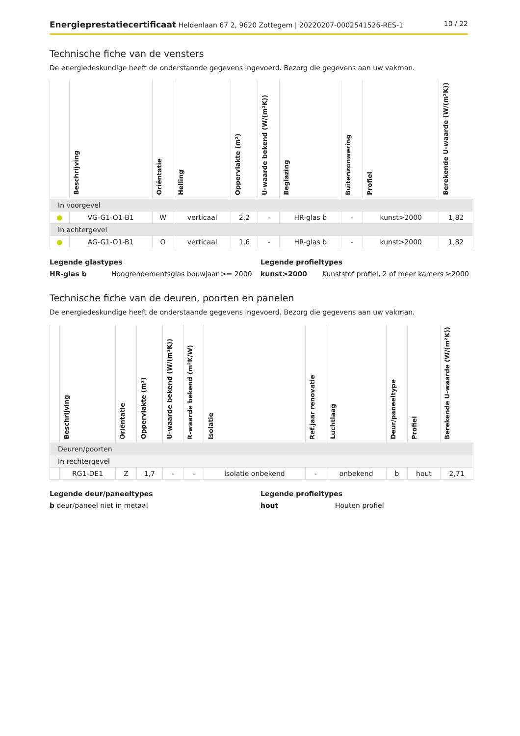Energieprestatiecertificaat Heldenlaan 67 2, 9620 Zottegem | 20220207-0002541526-RES-1
10 / 22
Technische fiche van de vensters
De energiedeskundige heeft de onderstaande gegevens ingevoerd. Bezorg die gegevens aan uw vakman.
| | Beschrijving | Oriëntatie | Helling | Oppervlakte (m²) | U-waarde bekend (W/(m²K)) | Beglazing | Buitenzonwering | Profiel | Berekende U-waarde (W/(m²K)) |
| --- | --- | --- | --- | --- | --- | --- | --- | --- | --- |
| In voorgevel | | | | | | | | | |
| ● | VG-G1-O1-B1 | W | verticaal | 2,2 | - | HR-glas b | - | kunst>2000 | 1,82 |
| In achtergevel | | | | | | | | | |
| ● | AG-G1-O1-B1 | O | verticaal | 1,6 | - | HR-glas b | - | kunst>2000 | 1,82 |
Legende glastypes
HR-glas b Hoogrendementsglas bouwjaar >= 2000
Legende profieltypes
kunst>2000 Kunststof profiel, 2 of meer kamers ≥2000
Technische fiche van de deuren, poorten en panelen
De energiedeskundige heeft de onderstaande gegevens ingevoerd. Bezorg die gegevens aan uw vakman.
| | Beschrijving | Oriëntatie | Oppervlakte (m²) | U-waarde bekend (W/(m²K)) | R-waarde bekend (m²K/W) | Isolatie | Ref.jaar renovatie | Luchtlaag | Deur/paneeltype | Profiel | Berekende U-waarde (W/(m²K)) |
| --- | --- | --- | --- | --- | --- | --- | --- | --- | --- | --- | --- |
| Deuren/poorten | | | | | | | | | | | |
| In rechtergevel | | | | | | | | | | | |
| | RG1-DE1 | Z | 1,7 | - | - | isolatie onbekend | - | onbekend | b | hout | 2,71 |
Legende deur/paneeltypes
b deur/paneel niet in metaal
Legende profieltypes
hout Houten profiel